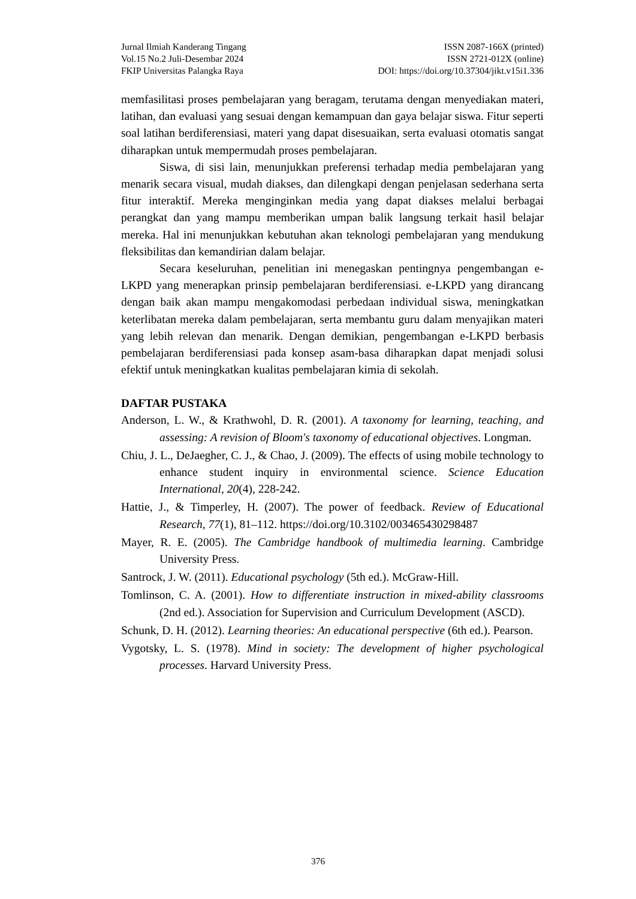Jurnal Ilmiah Kanderang Tingang
Vol.15 No.2 Juli-Desembar 2024
FKIP Universitas Palangka Raya
ISSN 2087-166X (printed)
ISSN 2721-012X (online)
DOI: https://doi.org/10.37304/jikt.v15i1.336
memfasilitasi proses pembelajaran yang beragam, terutama dengan menyediakan materi, latihan, dan evaluasi yang sesuai dengan kemampuan dan gaya belajar siswa. Fitur seperti soal latihan berdiferensiasi, materi yang dapat disesuaikan, serta evaluasi otomatis sangat diharapkan untuk mempermudah proses pembelajaran.
Siswa, di sisi lain, menunjukkan preferensi terhadap media pembelajaran yang menarik secara visual, mudah diakses, dan dilengkapi dengan penjelasan sederhana serta fitur interaktif. Mereka menginginkan media yang dapat diakses melalui berbagai perangkat dan yang mampu memberikan umpan balik langsung terkait hasil belajar mereka. Hal ini menunjukkan kebutuhan akan teknologi pembelajaran yang mendukung fleksibilitas dan kemandirian dalam belajar.
Secara keseluruhan, penelitian ini menegaskan pentingnya pengembangan e-LKPD yang menerapkan prinsip pembelajaran berdiferensiasi. e-LKPD yang dirancang dengan baik akan mampu mengakomodasi perbedaan individual siswa, meningkatkan keterlibatan mereka dalam pembelajaran, serta membantu guru dalam menyajikan materi yang lebih relevan dan menarik. Dengan demikian, pengembangan e-LKPD berbasis pembelajaran berdiferensiasi pada konsep asam-basa diharapkan dapat menjadi solusi efektif untuk meningkatkan kualitas pembelajaran kimia di sekolah.
DAFTAR PUSTAKA
Anderson, L. W., & Krathwohl, D. R. (2001). A taxonomy for learning, teaching, and assessing: A revision of Bloom's taxonomy of educational objectives. Longman.
Chiu, J. L., DeJaegher, C. J., & Chao, J. (2009). The effects of using mobile technology to enhance student inquiry in environmental science. Science Education International, 20(4), 228-242.
Hattie, J., & Timperley, H. (2007). The power of feedback. Review of Educational Research, 77(1), 81–112. https://doi.org/10.3102/003465430298487
Mayer, R. E. (2005). The Cambridge handbook of multimedia learning. Cambridge University Press.
Santrock, J. W. (2011). Educational psychology (5th ed.). McGraw-Hill.
Tomlinson, C. A. (2001). How to differentiate instruction in mixed-ability classrooms (2nd ed.). Association for Supervision and Curriculum Development (ASCD).
Schunk, D. H. (2012). Learning theories: An educational perspective (6th ed.). Pearson.
Vygotsky, L. S. (1978). Mind in society: The development of higher psychological processes. Harvard University Press.
376